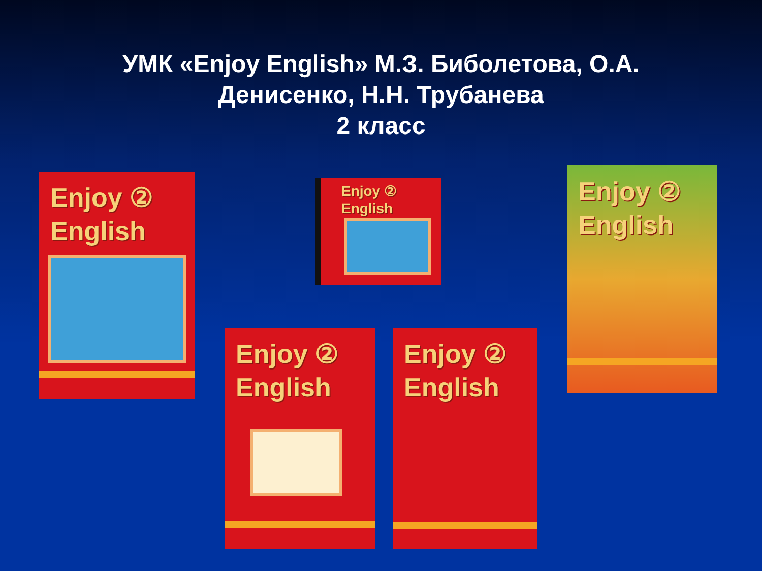УМК «Enjoy English» М.З. Биболетова, О.А.
Денисенко, Н.Н. Трубанева
2 класс
Enjoy ②
English
Enjoy ②
English
Enjoy ②
English
Enjoy ②
English
Enjoy ②
English